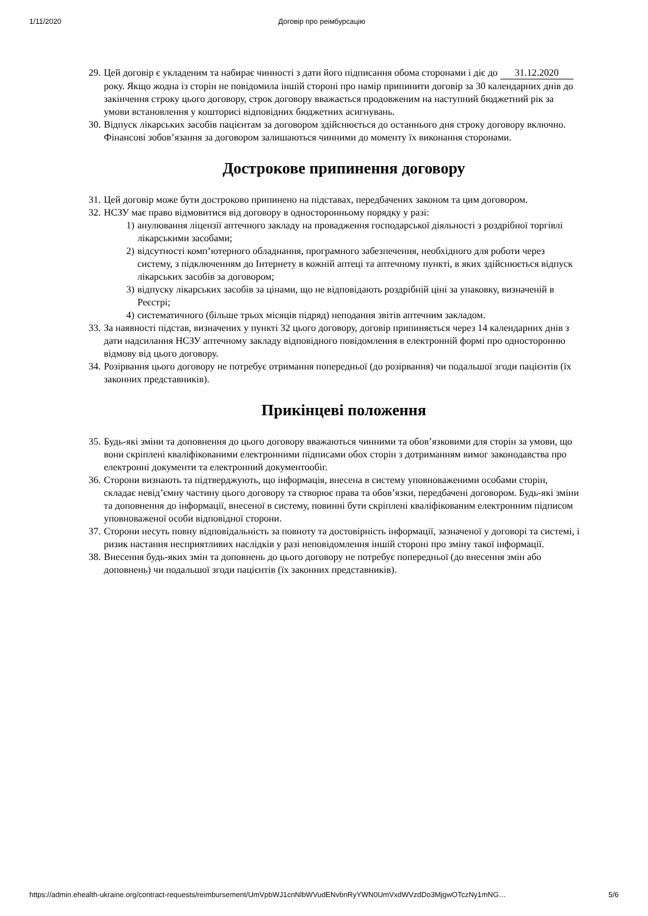1/11/2020 Договір про реімбурсацію
29. Цей договір є укладеним та набирає чинності з дати його підписання обома сторонами і діє до 31.12.2020 року. Якщо жодна із сторін не повідомила іншій стороні про намір припинити договір за 30 календарних днів до закінчення строку цього договору, строк договору вважається продовженим на наступний бюджетний рік за умови встановлення у кошторисі відповідних бюджетних асигнувань.
30. Відпуск лікарських засобів пацієнтам за договором здійснюється до останнього дня строку договору включно. Фінансові зобов’язання за договором залишаються чинними до моменту їх виконання сторонами.
Дострокове припинення договору
31. Цей договір може бути достроково припинено на підставах, передбачених законом та цим договором.
32. НСЗУ має право відмовитися від договору в односторонньому порядку у разі:
1) анулювання ліцензії аптечного закладу на провадження господарської діяльності з роздрібної торгівлі лікарськими засобами;
2) відсутності комп’ютерного обладнання, програмного забезпечення, необхідного для роботи через систему, з підключенням до Інтернету в кожній аптеці та аптечному пункті, в яких здійснюється відпуск лікарських засобів за договором;
3) відпуску лікарських засобів за цінами, що не відповідають роздрібній ціні за упаковку, визначеній в Реєстрі;
4) систематичного (більше трьох місяців підряд) неподання звітів аптечним закладом.
33. За наявності підстав, визначених у пункті 32 цього договору, договір припиняється через 14 календарних днів з дати надсилання НСЗУ аптечному закладу відповідного повідомлення в електронній формі про односторонню відмову від цього договору.
34. Розірвання цього договору не потребує отримання попередньої (до розірвання) чи подальшої згоди пацієнтів (їх законних представників).
Прикінцеві положення
35. Будь-які зміни та доповнення до цього договору вважаються чинними та обов’язковими для сторін за умови, що вони скріплені кваліфікованими електронними підписами обох сторін з дотриманням вимог законодавства про електронні документи та електронний документообіг.
36. Сторони визнають та підтверджують, що інформація, внесена в систему уповноваженими особами сторін, складає невід’ємну частину цього договору та створює права та обов’язки, передбачені договором. Будь-які зміни та доповнення до інформації, внесеної в систему, повинні бути скріплені кваліфікованим електронним підписом уповноваженої особи відповідної сторони.
37. Сторони несуть повну відповідальність за повноту та достовірність інформації, зазначеної у договорі та системі, і ризик настання несприятливих наслідків у разі неповідомлення іншій стороні про зміну такої інформації.
38. Внесення будь-яких змін та доповнень до цього договору не потребує попередньої (до внесення змін або доповнень) чи подальшої згоди пацієнтів (їх законних представників).
https://admin.ehealth-ukraine.org/contract-requests/reimbursement/UmVpbWJ1cnNlbWVudENvbnRyYWN0UmVxdWVzdDo3MjgwOTczNy1mNG… 5/6